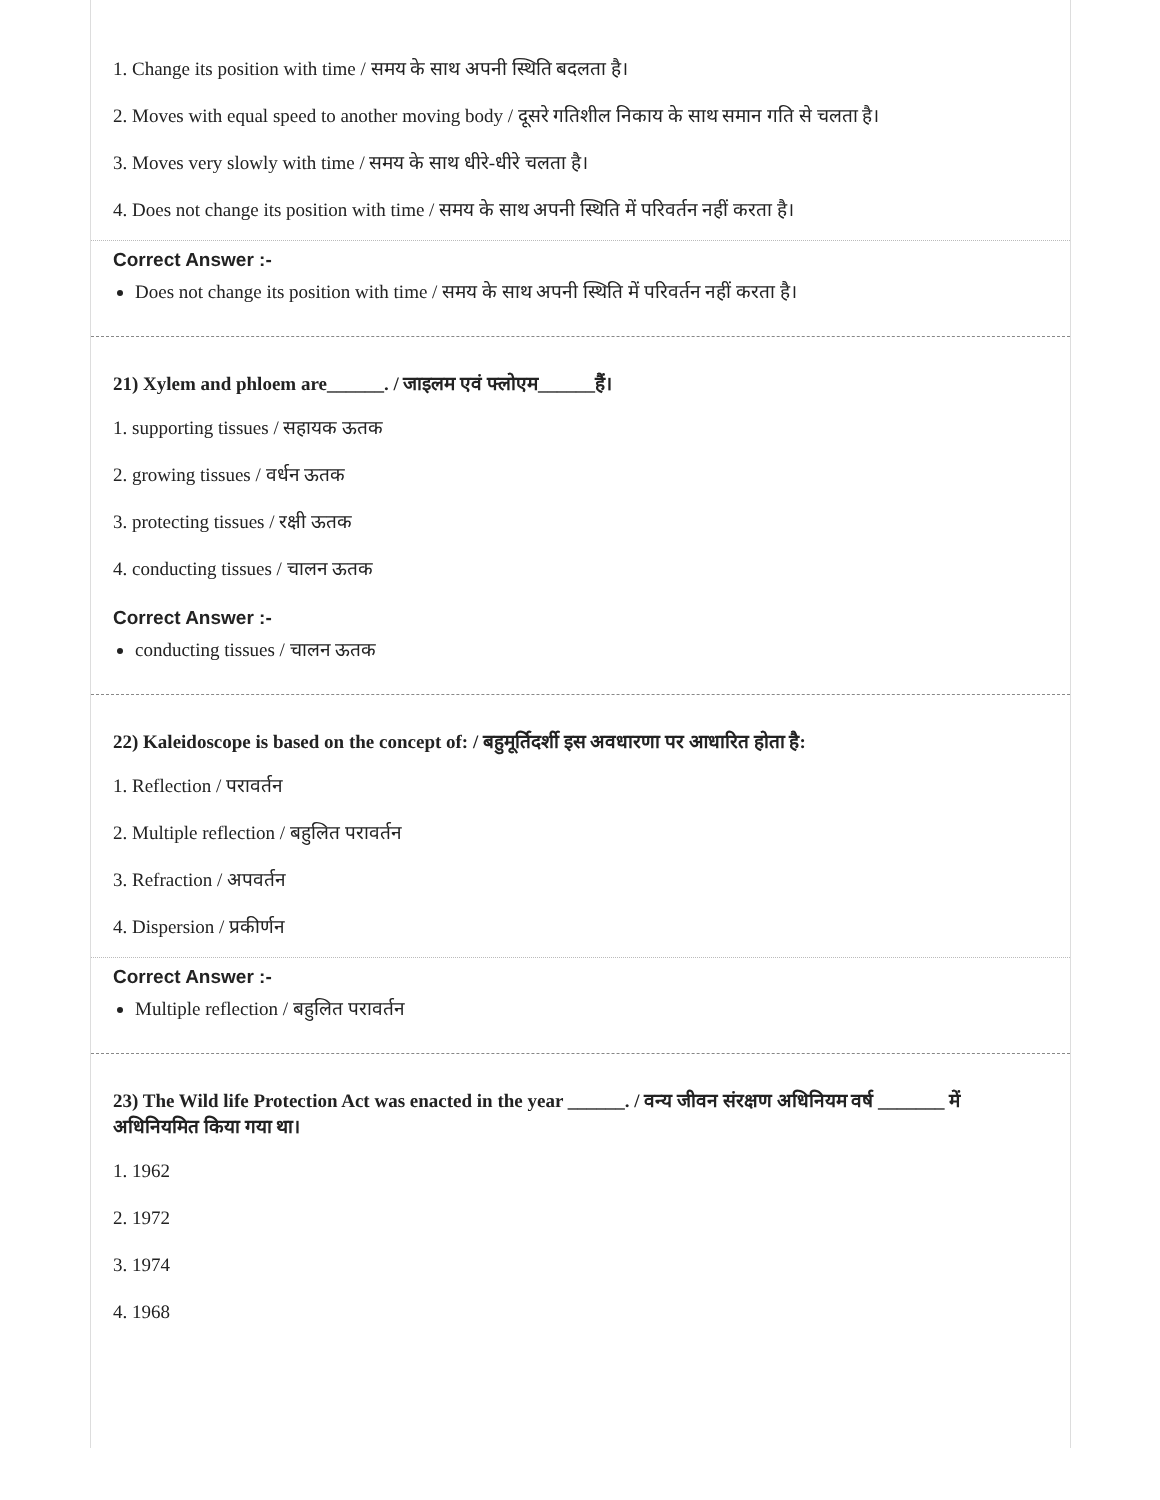1. Change its position with time / समय के साथ अपनी स्थिति बदलता है।
2. Moves with equal speed to another moving body / दूसरे गतिशील निकाय के साथ समान गति से चलता है।
3. Moves very slowly with time / समय के साथ धीरे-धीरे चलता है।
4. Does not change its position with time / समय के साथ अपनी स्थिति में परिवर्तन नहीं करता है।
Correct Answer :-
Does not change its position with time / समय के साथ अपनी स्थिति में परिवर्तन नहीं करता है।
21) Xylem and phloem are______. / जाइलम एवं फ्लोएम______हैं।
1. supporting tissues / सहायक ऊतक
2. growing tissues / वर्धन ऊतक
3. protecting tissues / रक्षी ऊतक
4. conducting tissues / चालन ऊतक
Correct Answer :-
conducting tissues / चालन ऊतक
22) Kaleidoscope is based on the concept of: / बहुमूर्तिदर्शी इस अवधारणा पर आधारित होता है:
1. Reflection / परावर्तन
2. Multiple reflection / बहुलित परावर्तन
3. Refraction / अपवर्तन
4. Dispersion / प्रकीर्णन
Correct Answer :-
Multiple reflection / बहुलित परावर्तन
23) The Wild life Protection Act was enacted in the year ______. / वन्य जीवन संरक्षण अधिनियम वर्ष _______ में अधिनियमित किया गया था।
1. 1962
2. 1972
3. 1974
4. 1968